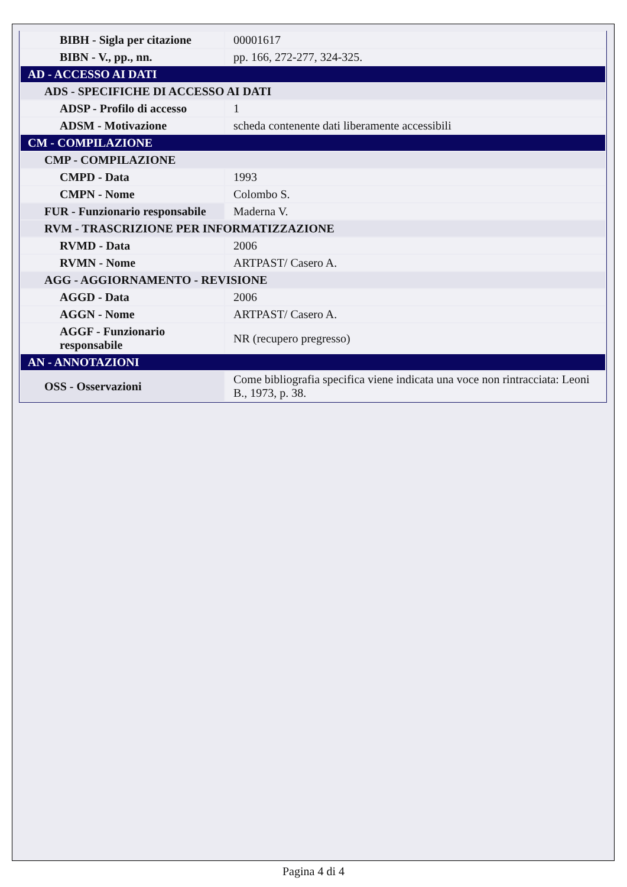| BIBH - Sigla per citazione | 00001617 |
| BIBN - V., pp., nn. | pp. 166, 272-277, 324-325. |
| AD - ACCESSO AI DATI | |
| ADS - SPECIFICHE DI ACCESSO AI DATI | |
| ADSP - Profilo di accesso | 1 |
| ADSM - Motivazione | scheda contenente dati liberamente accessibili |
| CM - COMPILAZIONE | |
| CMP - COMPILAZIONE | |
| CMPD - Data | 1993 |
| CMPN - Nome | Colombo S. |
| FUR - Funzionario responsabile | Maderna V. |
| RVM - TRASCRIZIONE PER INFORMATIZZAZIONE | |
| RVMD - Data | 2006 |
| RVMN - Nome | ARTPAST/ Casero A. |
| AGG - AGGIORNAMENTO - REVISIONE | |
| AGGD - Data | 2006 |
| AGGN - Nome | ARTPAST/ Casero A. |
| AGGF - Funzionario responsabile | NR (recupero pregresso) |
| AN - ANNOTAZIONI | |
| OSS - Osservazioni | Come bibliografia specifica viene indicata una voce non rintracciata: Leoni B., 1973, p. 38. |
Pagina 4 di 4